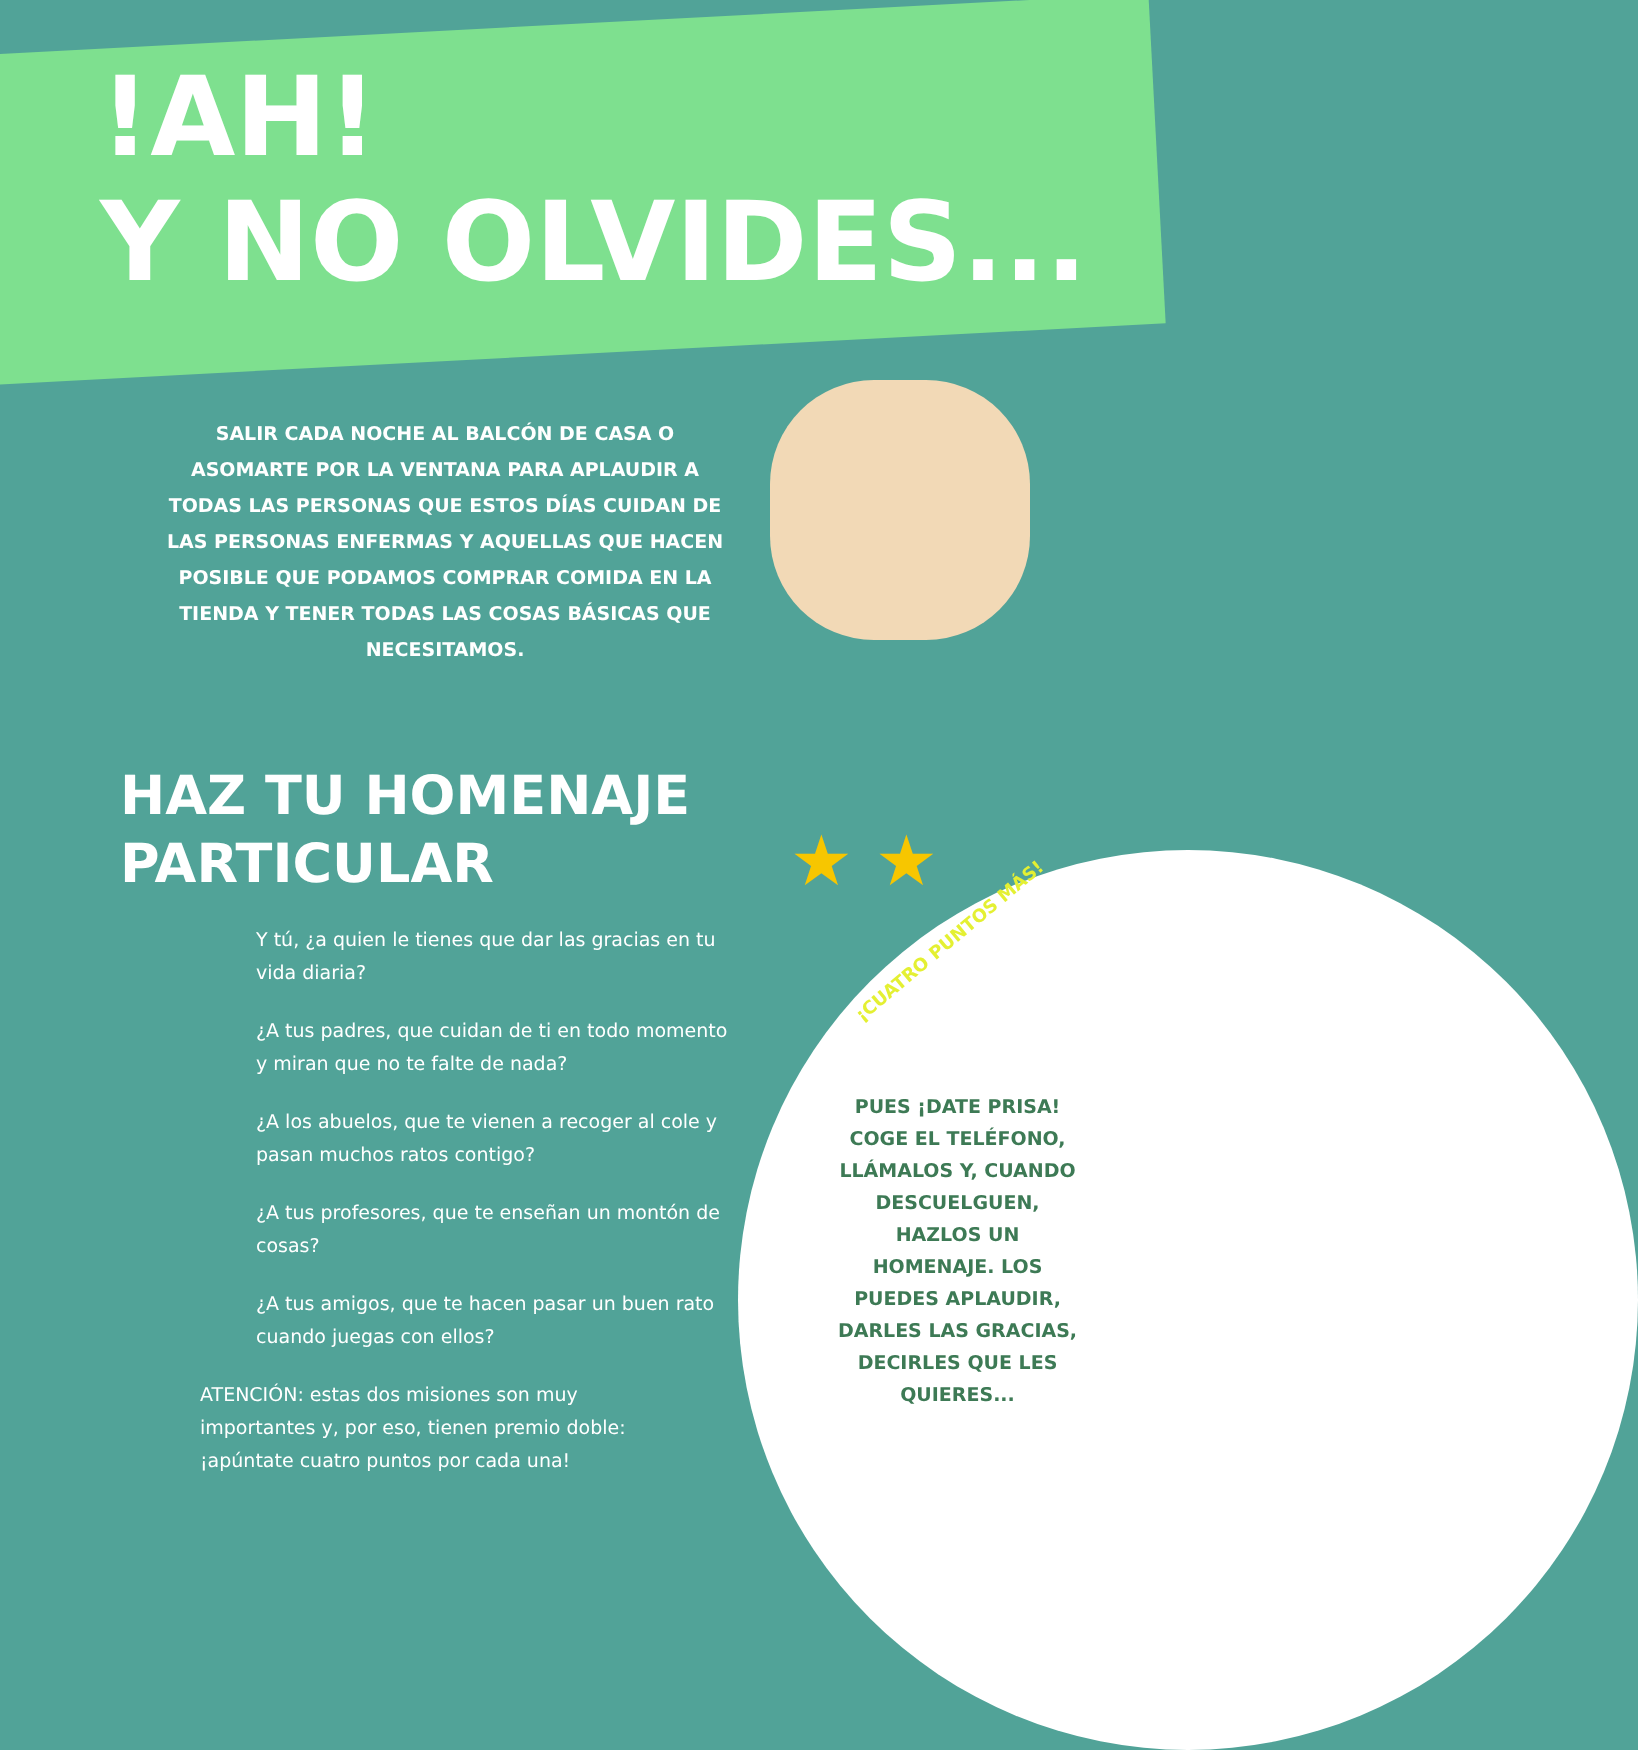!AH!
Y NO OLVIDES...
SALIR CADA NOCHE AL BALCÓN DE CASA O ASOMARTE POR LA VENTANA PARA APLAUDIR A TODAS LAS PERSONAS QUE ESTOS DÍAS CUIDAN DE LAS PERSONAS ENFERMAS Y AQUELLAS QUE HACEN POSIBLE QUE PODAMOS COMPRAR COMIDA EN LA TIENDA Y TENER TODAS LAS COSAS BÁSICAS QUE NECESITAMOS.
HAZ TU HOMENAJE
PARTICULAR
Y tú, ¿a quien le tienes que dar las gracias en tu vida diaria?
¿A tus padres, que cuidan de ti en todo momento y miran que no te falte de nada?
¿A los abuelos, que te vienen a recoger al cole y pasan muchos ratos contigo?
¿A tus profesores, que te enseñan un montón de cosas?
¿A tus amigos, que te hacen pasar un buen rato cuando juegas con ellos?
ATENCIÓN: estas dos misiones son muy importantes y, por eso, tienen premio doble: ¡apúntate cuatro puntos por cada una!
★ ★
¡CUATRO PUNTOS MÁS!
PUES ¡DATE PRISA! COGE EL TELÉFONO, LLÁMALOS Y, CUANDO DESCUELGUEN, HAZLOS UN HOMENAJE. LOS PUEDES APLAUDIR, DARLES LAS GRACIAS, DECIRLES QUE LES QUIERES...